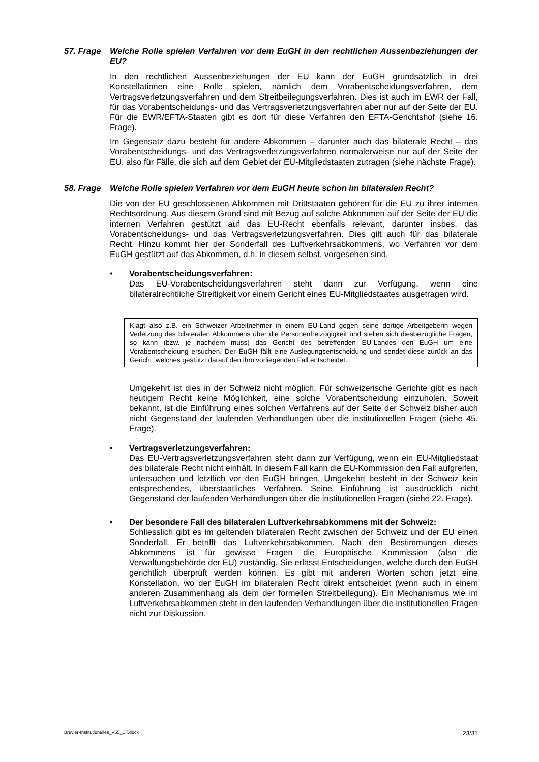57. Frage Welche Rolle spielen Verfahren vor dem EuGH in den rechtlichen Aussenbeziehungen der EU?
In den rechtlichen Aussenbeziehungen der EU kann der EuGH grundsätzlich in drei Konstellationen eine Rolle spielen, nämlich dem Vorabentscheidungsverfahren, dem Vertragsverletzungsverfahren und dem Streitbeilegungsverfahren. Dies ist auch im EWR der Fall, für das Vorabentscheidungs- und das Vertragsverletzungsverfahren aber nur auf der Seite der EU. Für die EWR/EFTA-Staaten gibt es dort für diese Verfahren den EFTA-Gerichtshof (siehe 16. Frage).
Im Gegensatz dazu besteht für andere Abkommen – darunter auch das bilaterale Recht – das Vorabentscheidungs- und das Vertragsverletzungsverfahren normalerweise nur auf der Seite der EU, also für Fälle, die sich auf dem Gebiet der EU-Mitgliedstaaten zutragen (siehe nächste Frage).
58. Frage Welche Rolle spielen Verfahren vor dem EuGH heute schon im bilateralen Recht?
Die von der EU geschlossenen Abkommen mit Drittstaaten gehören für die EU zu ihrer internen Rechtsordnung. Aus diesem Grund sind mit Bezug auf solche Abkommen auf der Seite der EU die internen Verfahren gestützt auf das EU-Recht ebenfalls relevant, darunter insbes. das Vorabentscheidungs- und das Vertragsverletzungsverfahren. Dies gilt auch für das bilaterale Recht. Hinzu kommt hier der Sonderfall des Luftverkehrsabkommens, wo Verfahren vor dem EuGH gestützt auf das Abkommen, d.h. in diesem selbst, vorgesehen sind.
• Vorabentscheidungsverfahren:
Das EU-Vorabentscheidungsverfahren steht dann zur Verfügung, wenn eine bilateralrechtliche Streitigkeit vor einem Gericht eines EU-Mitgliedstaates ausgetragen wird.
Klagt also z.B. ein Schweizer Arbeitnehmer in einem EU-Land gegen seine dortige Arbeitgeberin wegen Verletzung des bilateralen Abkommens über die Personenfreizügigkeit und stellen sich diesbezügliche Fragen, so kann (bzw. je nachdem muss) das Gericht des betreffenden EU-Landes den EuGH um eine Vorabentscheidung ersuchen. Der EuGH fällt eine Auslegungsentscheidung und sendet diese zurück an das Gericht, welches gestützt darauf den ihm vorliegenden Fall entscheidet.
Umgekehrt ist dies in der Schweiz nicht möglich. Für schweizerische Gerichte gibt es nach heutigem Recht keine Möglichkeit, eine solche Vorabentscheidung einzuholen. Soweit bekannt, ist die Einführung eines solchen Verfahrens auf der Seite der Schweiz bisher auch nicht Gegenstand der laufenden Verhandlungen über die institutionellen Fragen (siehe 45. Frage).
• Vertragsverletzungsverfahren:
Das EU-Vertragsverletzungsverfahren steht dann zur Verfügung, wenn ein EU-Mitgliedstaat des bilaterale Recht nicht einhält. In diesem Fall kann die EU-Kommission den Fall aufgreifen, untersuchen und letztlich vor den EuGH bringen. Umgekehrt besteht in der Schweiz kein entsprechendes, überstaatliches Verfahren. Seine Einführung ist ausdrücklich nicht Gegenstand der laufenden Verhandlungen über die institutionellen Fragen (siehe 22. Frage).
• Der besondere Fall des bilateralen Luftverkehrsabkommens mit der Schweiz:
Schliesslich gibt es im geltenden bilateralen Recht zwischen der Schweiz und der EU einen Sonderfall. Er betrifft das Luftverkehrsabkommen. Nach den Bestimmungen dieses Abkommens ist für gewisse Fragen die Europäische Kommission (also die Verwaltungsbehörde der EU) zuständig. Sie erlässt Entscheidungen, welche durch den EuGH gerichtlich überprüft werden können. Es gibt mit anderen Worten schon jetzt eine Konstellation, wo der EuGH im bilateralen Recht direkt entscheidet (wenn auch in einem anderen Zusammenhang als dem der formellen Streitbeilegung). Ein Mechanismus wie im Luftverkehrsabkommen steht in den laufenden Verhandlungen über die institutionellen Fragen nicht zur Diskussion.
Brevier-Institutionelles_V55_CT.docx 23/31